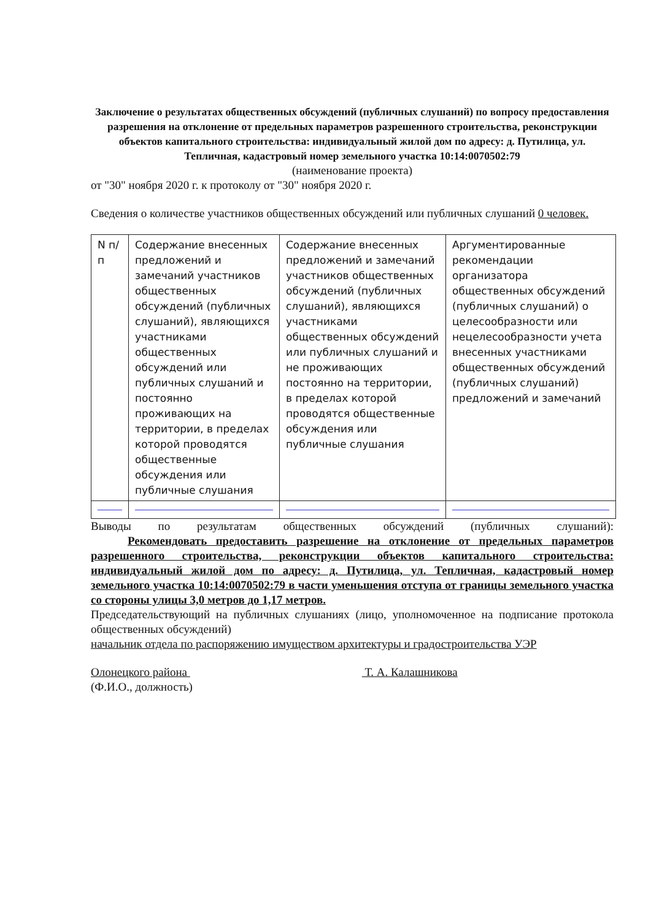Заключение о результатах общественных обсуждений (публичных слушаний) по вопросу предоставления разрешения на отклонение от предельных параметров разрешенного строительства, реконструкции объектов капитального строительства: индивидуальный жилой дом по адресу: д. Путилица, ул. Тепличная, кадастровый номер земельного участка 10:14:0070502:79
(наименование проекта)
от "30" ноября 2020 г. к протоколу от "30" ноября 2020 г.
Сведения о количестве участников общественных обсуждений или публичных слушаний 0 человек.
| N п/п | Содержание внесенных предложений и замечаний участников общественных обсуждений (публичных слушаний), являющихся участниками общественных обсуждений или публичных слушаний и постоянно проживающих на территории, в пределах которой проводятся общественные обсуждения или публичные слушания | Содержание внесенных предложений и замечаний участников общественных обсуждений (публичных слушаний), являющихся участниками общественных обсуждений или публичных слушаний и не проживающих постоянно на территории, в пределах которой проводятся общественные обсуждения или публичные слушания | Аргументированные рекомендации организатора общественных обсуждений (публичных слушаний) о целесообразности или нецелесообразности учета внесенных участниками общественных обсуждений (публичных слушаний) предложений и замечаний |
Выводы по результатам общественных обсуждений (публичных слушаний):
Рекомендовать предоставить разрешение на отклонение от предельных параметров разрешенного строительства, реконструкции объектов капитального строительства: индивидуальный жилой дом по адресу: д. Путилица, ул. Тепличная, кадастровый номер земельного участка 10:14:0070502:79 в части уменьшения отступа от границы земельного участка со стороны улицы 3,0 метров до 1,17 метров.
Председательствующий на публичных слушаниях (лицо, уполномоченное на подписание протокола общественных обсуждений)
начальник отдела по распоряжению имуществом архитектуры и градостроительства УЭР
Олонецкого района Т. А. Калашникова
(Ф.И.О., должность)